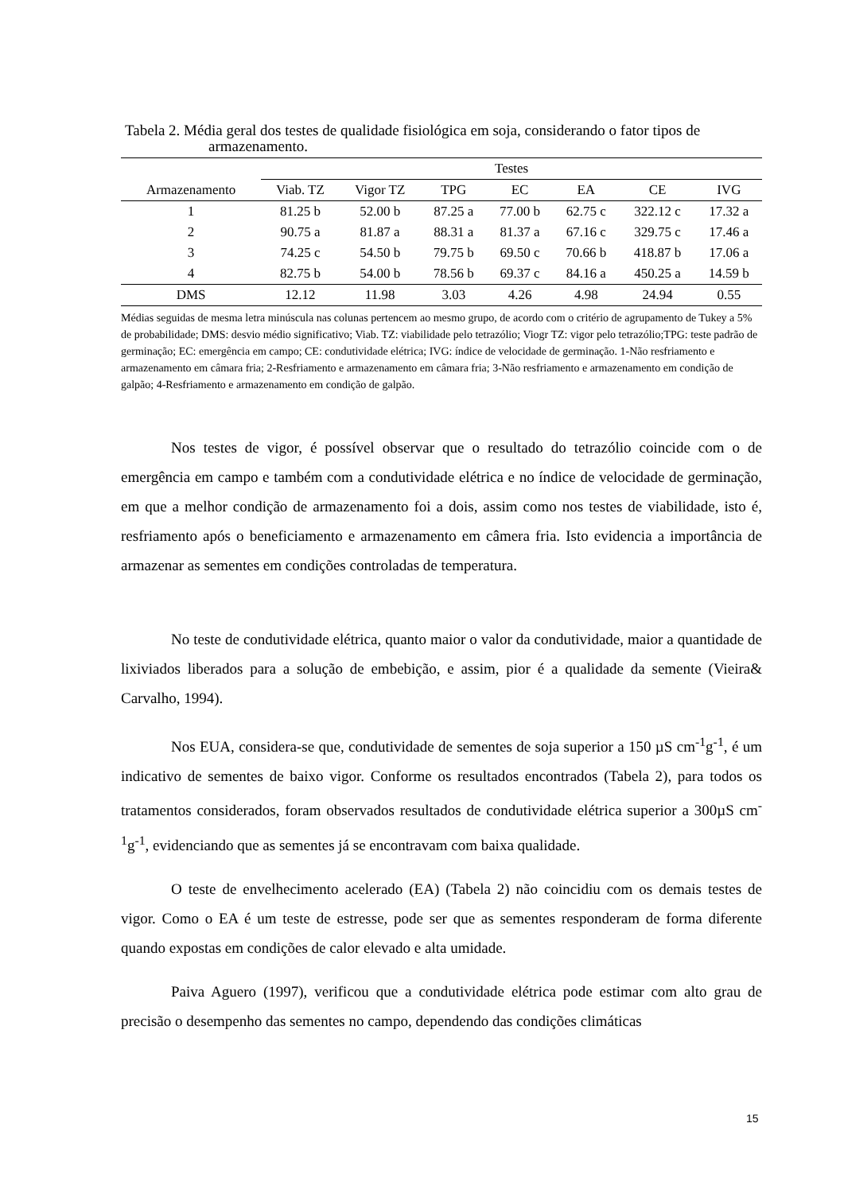Tabela 2. Média geral dos testes de qualidade fisiológica em soja, considerando o fator tipos de armazenamento.
| | Testes | | | | | | |
| --- | --- | --- | --- | --- | --- | --- | --- |
| Armazenamento | Viab. TZ | Vigor TZ | TPG | EC | EA | CE | IVG |
| 1 | 81.25 b | 52.00 b | 87.25 a | 77.00 b | 62.75 c | 322.12 c | 17.32 a |
| 2 | 90.75 a | 81.87 a | 88.31 a | 81.37 a | 67.16 c | 329.75 c | 17.46 a |
| 3 | 74.25 c | 54.50 b | 79.75 b | 69.50 c | 70.66 b | 418.87 b | 17.06 a |
| 4 | 82.75 b | 54.00 b | 78.56 b | 69.37 c | 84.16 a | 450.25 a | 14.59 b |
| DMS | 12.12 | 11.98 | 3.03 | 4.26 | 4.98 | 24.94 | 0.55 |
Médias seguidas de mesma letra minúscula nas colunas pertencem ao mesmo grupo, de acordo com o critério de agrupamento de Tukey a 5% de probabilidade; DMS: desvio médio significativo; Viab. TZ: viabilidade pelo tetrazólio; Viogr TZ: vigor pelo tetrazólio;TPG: teste padrão de germinação; EC: emergência em campo; CE: condutividade elétrica; IVG: índice de velocidade de germinação. 1-Não resfriamento e armazenamento em câmara fria; 2-Resfriamento e armazenamento em câmara fria; 3-Não resfriamento e armazenamento em condição de galpão; 4-Resfriamento e armazenamento em condição de galpão.
Nos testes de vigor, é possível observar que o resultado do tetrazólio coincide com o de emergência em campo e também com a condutividade elétrica e no índice de velocidade de germinação, em que a melhor condição de armazenamento foi a dois, assim como nos testes de viabilidade, isto é, resfriamento após o beneficiamento e armazenamento em câmera fria. Isto evidencia a importância de armazenar as sementes em condições controladas de temperatura.
No teste de condutividade elétrica, quanto maior o valor da condutividade, maior a quantidade de lixiviados liberados para a solução de embebição, e assim, pior é a qualidade da semente (Vieira& Carvalho, 1994).
Nos EUA, considera-se que, condutividade de sementes de soja superior a 150 µS cm<sup>-1</sup>g<sup>-1</sup>, é um indicativo de sementes de baixo vigor. Conforme os resultados encontrados (Tabela 2), para todos os tratamentos considerados, foram observados resultados de condutividade elétrica superior a 300µS cm<sup>-1</sup>g<sup>-1</sup>, evidenciando que as sementes já se encontravam com baixa qualidade.
O teste de envelhecimento acelerado (EA) (Tabela 2) não coincidiu com os demais testes de vigor. Como o EA é um teste de estresse, pode ser que as sementes responderam de forma diferente quando expostas em condições de calor elevado e alta umidade.
Paiva Aguero (1997), verificou que a condutividade elétrica pode estimar com alto grau de precisão o desempenho das sementes no campo, dependendo das condições climáticas
15